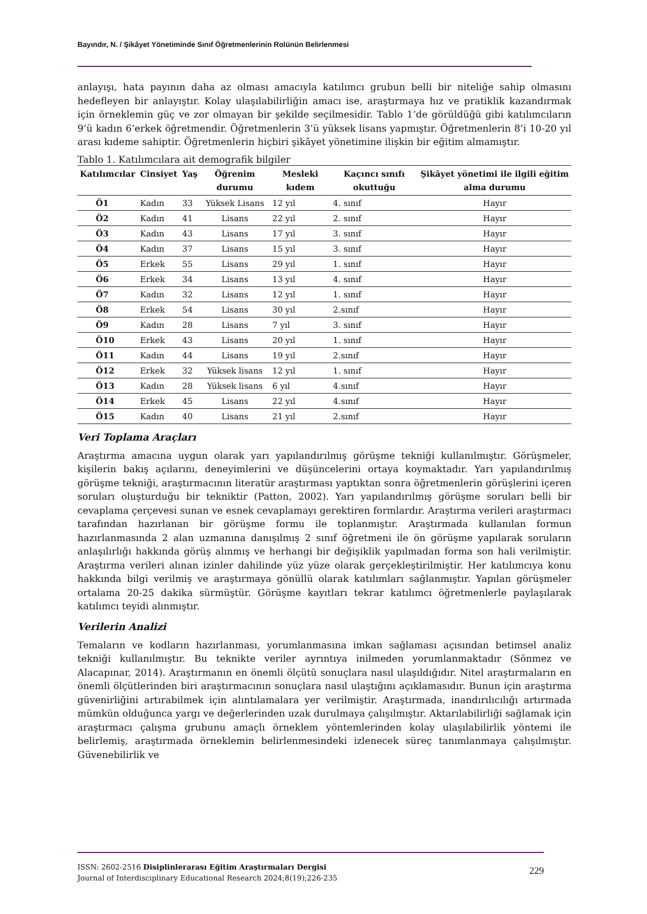Bayındır, N. / Şikâyet Yönetiminde Sınıf Öğretmenlerinin Rolünün Belirlenmesi
anlayışı, hata payının daha az olması amacıyla katılımcı grubun belli bir niteliğe sahip olmasını hedefleyen bir anlayıştır. Kolay ulaşılabilirliğin amacı ise, araştırmaya hız ve pratiklik kazandırmak için örneklemin güç ve zor olmayan bir şekilde seçilmesidir. Tablo 1’de görüldüğü gibi katılımcıların 9’ü kadın 6’erkek öğretmendir. Öğretmenlerin 3’ü yüksek lisans yapmıştır. Öğretmenlerin 8’i 10-20 yıl arası kıdeme sahiptir. Öğretmenlerin hiçbiri şikâyet yönetimine ilişkin bir eğitim almamıştır.
Tablo 1. Katılımcılara ait demografik bilgiler
| Katılımcılar | Cinsiyet | Yaş | Öğrenim durumu | Mesleki kıdem | Kaçıncı sınıfı okuttuğu | Şikâyet yönetimi ile ilgili eğitim alma durumu |
| --- | --- | --- | --- | --- | --- | --- |
| Ö1 | Kadın | 33 | Yüksek Lisans | 12 yıl | 4. sınıf | Hayır |
| Ö2 | Kadın | 41 | Lisans | 22 yıl | 2. sınıf | Hayır |
| Ö3 | Kadın | 43 | Lisans | 17 yıl | 3. sınıf | Hayır |
| Ö4 | Kadın | 37 | Lisans | 15 yıl | 3. sınıf | Hayır |
| Ö5 | Erkek | 55 | Lisans | 29 yıl | 1. sınıf | Hayır |
| Ö6 | Erkek | 34 | Lisans | 13 yıl | 4. sınıf | Hayır |
| Ö7 | Kadın | 32 | Lisans | 12 yıl | 1. sınıf | Hayır |
| Ö8 | Erkek | 54 | Lisans | 30 yıl | 2.sınıf | Hayır |
| Ö9 | Kadın | 28 | Lisans | 7 yıl | 3. sınıf | Hayır |
| Ö10 | Erkek | 43 | Lisans | 20 yıl | 1. sınıf | Hayır |
| Ö11 | Kadın | 44 | Lisans | 19 yıl | 2.sınıf | Hayır |
| Ö12 | Erkek | 32 | Yüksek lisans | 12 yıl | 1. sınıf | Hayır |
| Ö13 | Kadın | 28 | Yüksek lisans | 6 yıl | 4.sınıf | Hayır |
| Ö14 | Erkek | 45 | Lisans | 22 yıl | 4.sınıf | Hayır |
| Ö15 | Kadın | 40 | Lisans | 21 yıl | 2.sınıf | Hayır |
Veri Toplama Araçları
Araştırma amacına uygun olarak yarı yapılandırılmış görüşme tekniği kullanılmıştır. Görüşmeler, kişilerin bakış açılarını, deneyimlerini ve düşüncelerini ortaya koymaktadır. Yarı yapılandırılmış görüşme tekniği, araştırmacının literatür araştırması yaptıktan sonra öğretmenlerin görüşlerini içeren soruları oluşturduğu bir tekniktir (Patton, 2002). Yarı yapılandırılmış görüşme soruları belli bir cevaplama çerçevesi sunan ve esnek cevaplamayı gerektiren formlardır. Araştırma verileri araştırmacı tarafından hazırlanan bir görüşme formu ile toplanmıştır. Araştırmada kullanılan formun hazırlanmasında 2 alan uzmanına danışılmış 2 sınıf öğretmeni ile ön görüşme yapılarak soruların anlaşılırlığı hakkında görüş alınmış ve herhangi bir değişiklik yapılmadan forma son hali verilmiştir. Araştırma verileri alınan izinler dahilinde yüz yüze olarak gerçekleştirilmiştir. Her katılımcıya konu hakkında bilgi verilmiş ve araştırmaya gönüllü olarak katılımları sağlanmıştır. Yapılan görüşmeler ortalama 20-25 dakika sürmüştür. Görüşme kayıtları tekrar katılımcı öğretmenlerle paylaşılarak katılımcı teyidi alınmıştır.
Verilerin Analizi
Temaların ve kodların hazırlanması, yorumlanmasına imkan sağlaması açısından betimsel analiz tekniği kullanılmıştır. Bu teknikte veriler ayrıntıya inilmeden yorumlanmaktadır (Sönmez ve Alacapınar, 2014). Araştırmanın en önemli ölçütü sonuçlara nasıl ulaşıldığıdır. Nitel araştırmaların en önemli ölçütlerinden biri araştırmacının sonuçlara nasıl ulaştığını açıklamasıdır. Bunun için araştırma güvenirliğini artırabilmek için alıntılamalara yer verilmiştir. Araştırmada, inandırılıcılığı artırmada mümkün olduğunca yargı ve değerlerinden uzak durulmaya çalışılmıştır. Aktarılabilirliği sağlamak için araştırmacı çalışma grubunu amaçlı örneklem yöntemlerinden kolay ulaşılabilirlik yöntemi ile belirlemiş, araştırmada örneklemin belirlenmesindeki izlenecek süreç tanımlanmaya çalışılmıştır. Güvenebilirlik ve
ISSN: 2602-2516 Disiplinlerarası Eğitim Araştırmaları Dergisi
Journal of Interdisciplinary Educational Research 2024;8(19);226-235
229